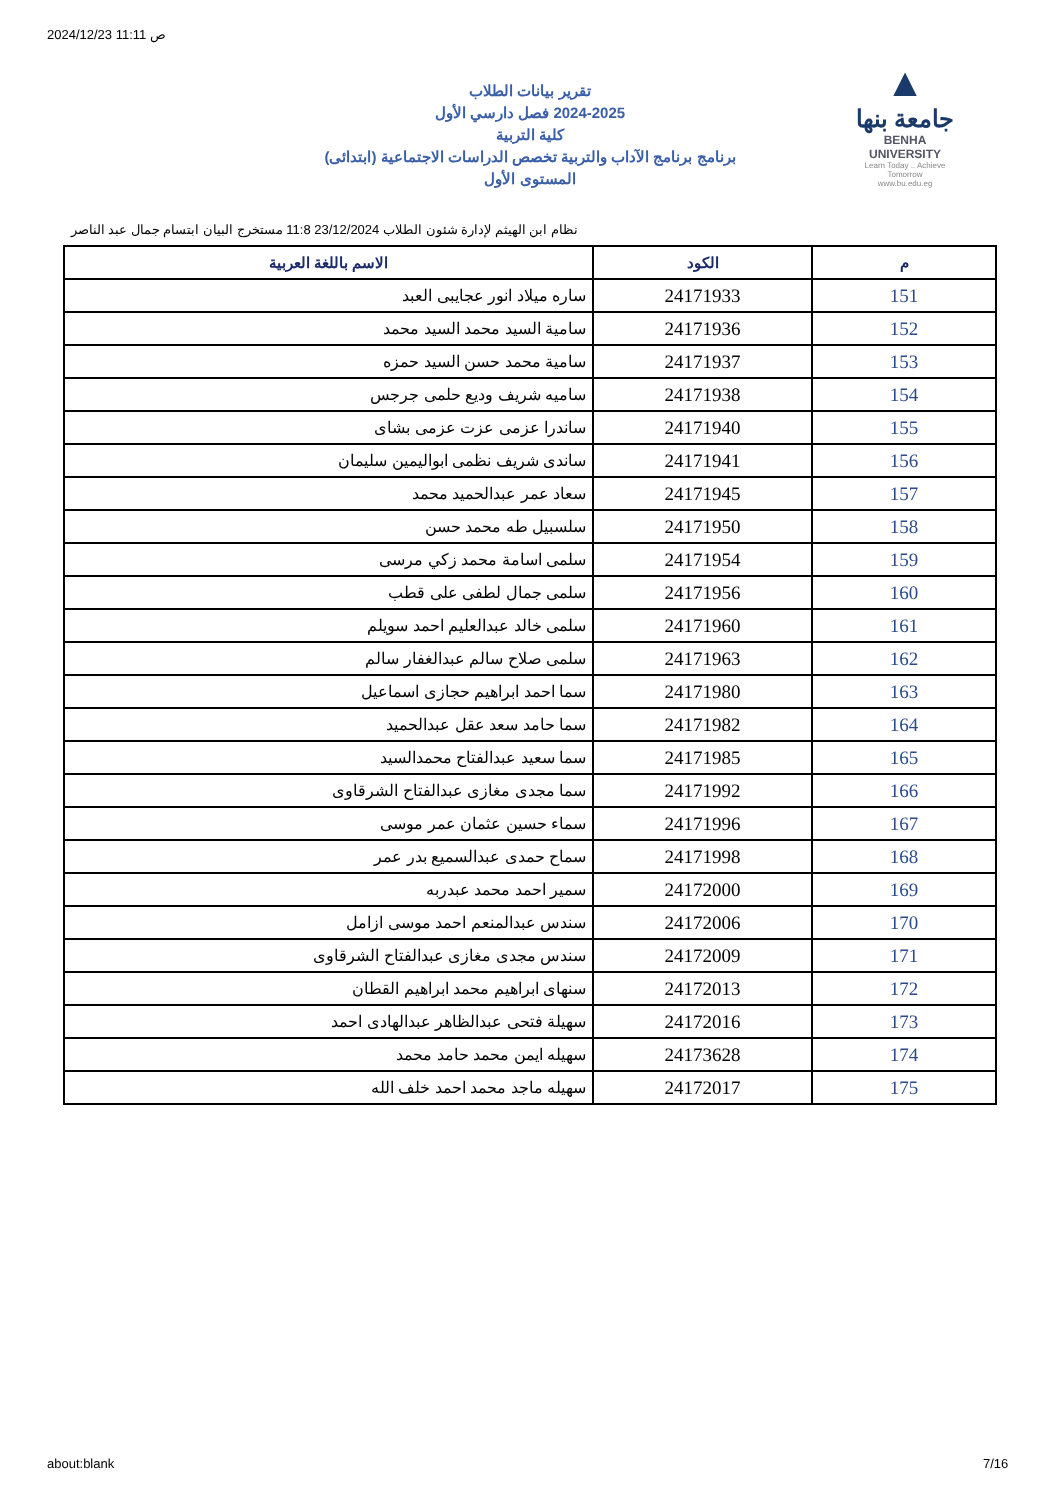2024/12/23 11:11 ص
تقرير بيانات الطلاب
2024-2025 فصل دارسي الأول
كلية التربية
برنامج برنامج الآداب والتربية تخصص الدراسات الاجتماعية (ابتدائى)
المستوى الأول
▲
جامعة بنها
BENHA UNIVERSITY
Learn Today .. Achieve Tomorrow
www.bu.edu.eg
نظام ابن الهيثم لإدارة شئون الطلاب 23/12/2024 11:8 مستخرج البيان ابتسام جمال عبد الناصر
| م | الكود | الاسم باللغة العربية |
| --- | --- | --- |
| 151 | 24171933 | ساره ميلاد انور عجايبى العبد |
| 152 | 24171936 | سامية السيد محمد السيد محمد |
| 153 | 24171937 | سامية محمد حسن السيد حمزه |
| 154 | 24171938 | ساميه شريف وديع حلمى جرجس |
| 155 | 24171940 | ساندرا عزمى عزت عزمى بشاى |
| 156 | 24171941 | ساندى شريف نظمى ابواليمين سليمان |
| 157 | 24171945 | سعاد عمر عبدالحميد محمد |
| 158 | 24171950 | سلسبيل طه محمد حسن |
| 159 | 24171954 | سلمى اسامة محمد زكي مرسى |
| 160 | 24171956 | سلمى جمال لطفى على قطب |
| 161 | 24171960 | سلمى خالد عبدالعليم احمد سويلم |
| 162 | 24171963 | سلمى صلاح سالم عبدالغفار سالم |
| 163 | 24171980 | سما احمد ابراهيم حجازى اسماعيل |
| 164 | 24171982 | سما حامد سعد عقل عبدالحميد |
| 165 | 24171985 | سما سعيد عبدالفتاح محمدالسيد |
| 166 | 24171992 | سما مجدى مغازى عبدالفتاح الشرقاوى |
| 167 | 24171996 | سماء حسين عثمان عمر موسى |
| 168 | 24171998 | سماح حمدى عبدالسميع بدر عمر |
| 169 | 24172000 | سمير احمد محمد عبدربه |
| 170 | 24172006 | سندس عبدالمنعم احمد موسى ازامل |
| 171 | 24172009 | سندس مجدى مغازى عبدالفتاح الشرقاوى |
| 172 | 24172013 | سنهاى ابراهيم محمد ابراهيم القطان |
| 173 | 24172016 | سهيلة فتحى عبدالظاهر عبدالهادى احمد |
| 174 | 24173628 | سهيله ايمن محمد حامد محمد |
| 175 | 24172017 | سهيله ماجد محمد احمد خلف الله |
about:blank 7/16